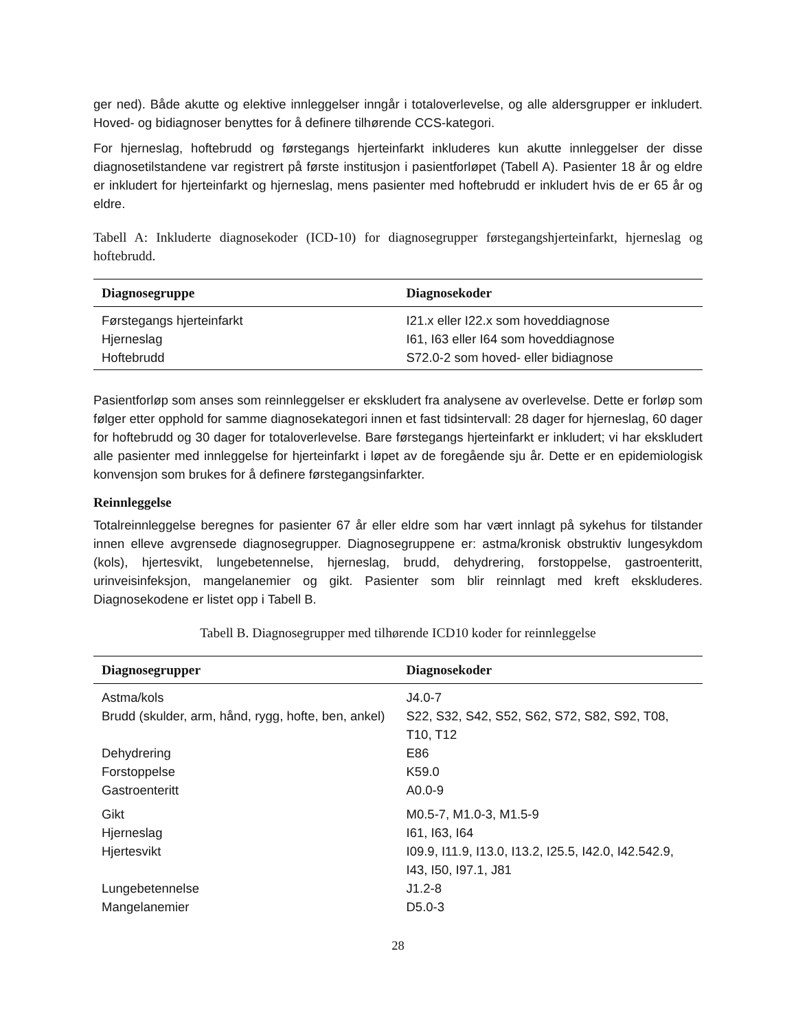ger ned). Både akutte og elektive innleggelser inngår i totaloverlevelse, og alle aldersgrupper er inkludert. Hoved- og bidiagnoser benyttes for å definere tilhørende CCS-kategori.
For hjerneslag, hoftebrudd og førstegangs hjerteinfarkt inkluderes kun akutte innleggelser der disse diagnosetilstandene var registrert på første institusjon i pasientforløpet (Tabell A). Pasienter 18 år og eldre er inkludert for hjerteinfarkt og hjerneslag, mens pasienter med hoftebrudd er inkludert hvis de er 65 år og eldre.
Tabell A: Inkluderte diagnosekoder (ICD-10) for diagnosegrupper førstegangshjerteinfarkt, hjerneslag og hoftebrudd.
| Diagnosegruppe | Diagnosekoder |
| --- | --- |
| Førstegangs hjerteinfarkt | I21.x eller I22.x som hoveddiagnose |
| Hjerneslag | I61, I63 eller I64 som hoveddiagnose |
| Hoftebrudd | S72.0-2 som hoved- eller bidiagnose |
Pasientforløp som anses som reinnleggelser er ekskludert fra analysene av overlevelse. Dette er forløp som følger etter opphold for samme diagnosekategori innen et fast tidsintervall: 28 dager for hjerneslag, 60 dager for hoftebrudd og 30 dager for totaloverlevelse. Bare førstegangs hjerteinfarkt er inkludert; vi har ekskludert alle pasienter med innleggelse for hjerteinfarkt i løpet av de foregående sju år. Dette er en epidemiologisk konvensjon som brukes for å definere førstegangsinfarkter.
Reinnleggelse
Totalreinnleggelse beregnes for pasienter 67 år eller eldre som har vært innlagt på sykehus for tilstander innen elleve avgrensede diagnosegrupper. Diagnosegruppene er: astma/kronisk obstruktiv lungesykdom (kols), hjertesvikt, lungebetennelse, hjerneslag, brudd, dehydrering, forstoppelse, gastroenteritt, urinveisinfeksjon, mangelanemier og gikt. Pasienter som blir reinnlagt med kreft ekskluderes. Diagnosekodene er listet opp i Tabell B.
Tabell B. Diagnosegrupper med tilhørende ICD10 koder for reinnleggelse
| Diagnosegrupper | Diagnosekoder |
| --- | --- |
| Astma/kols | J4.0-7 |
| Brudd (skulder, arm, hånd, rygg, hofte, ben, ankel) | S22, S32, S42, S52, S62, S72, S82, S92, T08, T10, T12 |
| Dehydrering | E86 |
| Forstoppelse | K59.0 |
| Gastroenteritt | A0.0-9 |
| Gikt | M0.5-7, M1.0-3, M1.5-9 |
| Hjerneslag | I61, I63, I64 |
| Hjertesvikt | I09.9, I11.9, I13.0, I13.2, I25.5, I42.0, I42.542.9, I43, I50, I97.1, J81 |
| Lungebetennelse | J1.2-8 |
| Mangelanemier | D5.0-3 |
28